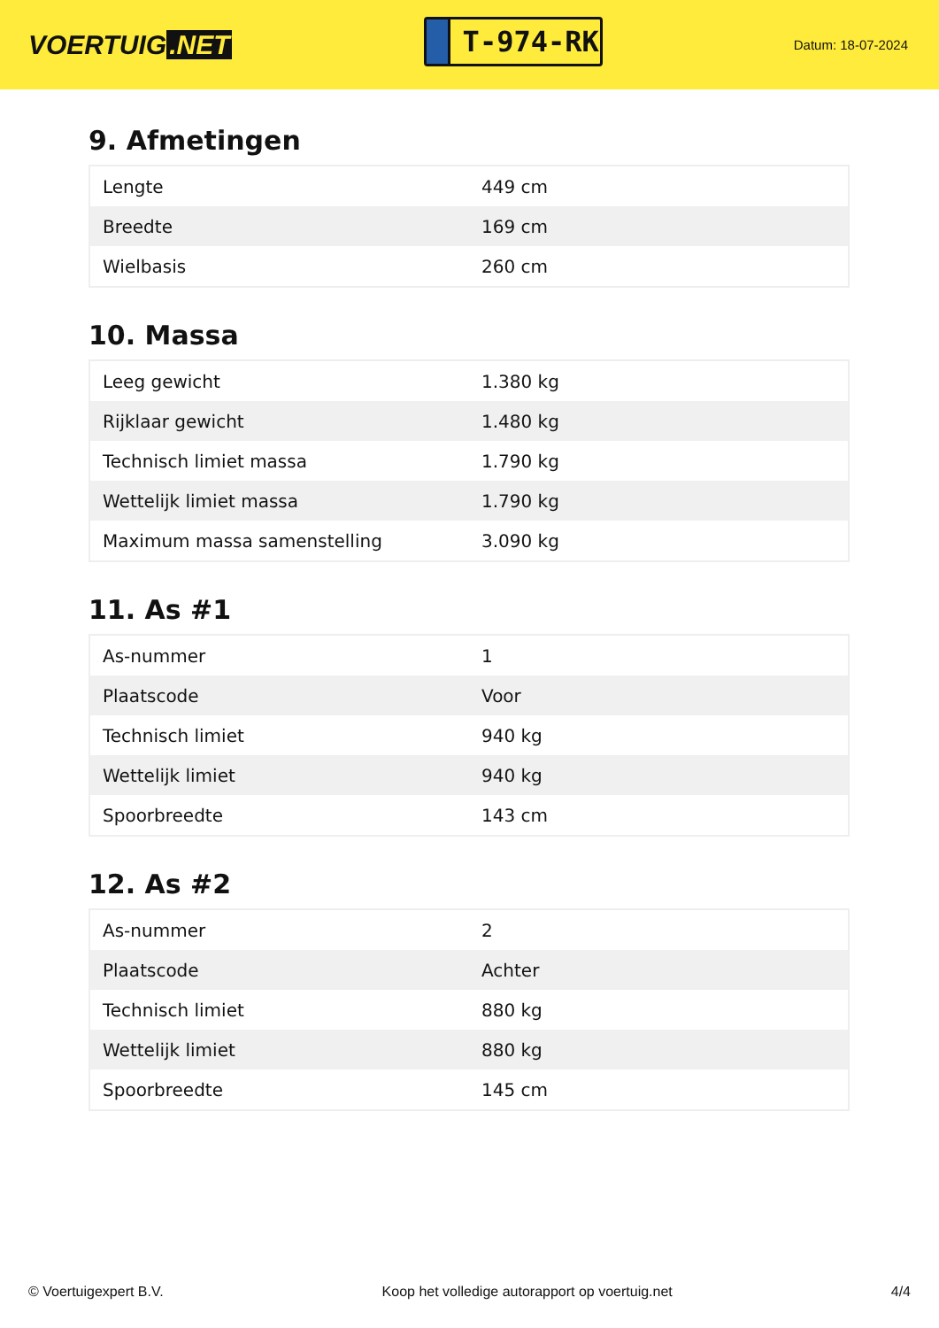VOERTUIG.NET
T-974-RK
Datum: 18-07-2024
9. Afmetingen
| Lengte | 449 cm |
| Breedte | 169 cm |
| Wielbasis | 260 cm |
10. Massa
| Leeg gewicht | 1.380 kg |
| Rijklaar gewicht | 1.480 kg |
| Technisch limiet massa | 1.790 kg |
| Wettelijk limiet massa | 1.790 kg |
| Maximum massa samenstelling | 3.090 kg |
11. As #1
| As-nummer | 1 |
| Plaatscode | Voor |
| Technisch limiet | 940 kg |
| Wettelijk limiet | 940 kg |
| Spoorbreedte | 143 cm |
12. As #2
| As-nummer | 2 |
| Plaatscode | Achter |
| Technisch limiet | 880 kg |
| Wettelijk limiet | 880 kg |
| Spoorbreedte | 145 cm |
© Voertuigexpert B.V. Koop het volledige autorapport op voertuig.net 4/4